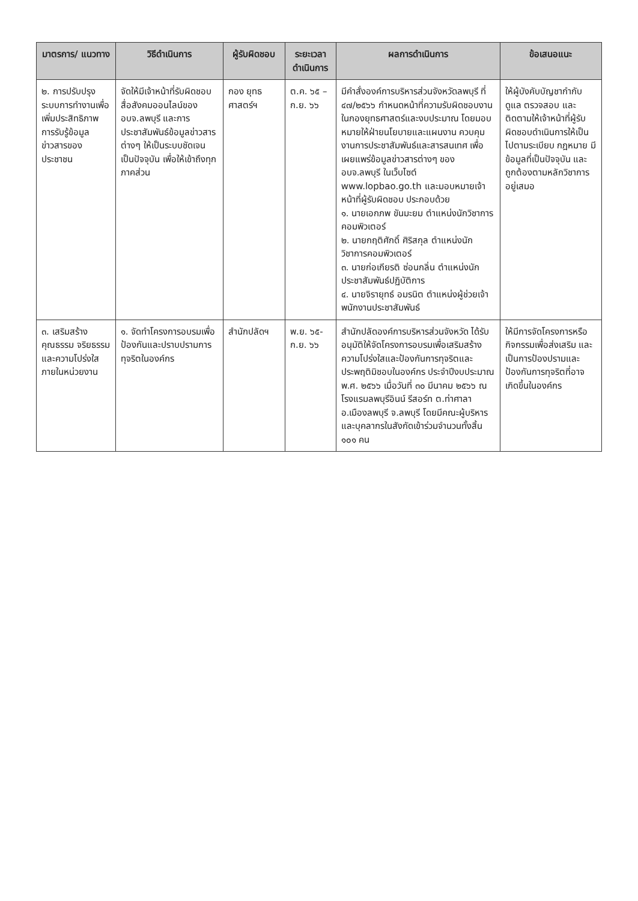| มาตรการ/ แนวทาง | วิธีดำเนินการ | ผู้รับผิดชอบ | ระยะเวลา ดำเนินการ | ผลการดำเนินการ | ข้อเสนอแนะ |
| --- | --- | --- | --- | --- | --- |
| ๒. การปรับปรุงระบบการทำงานเพื่อเพิ่มประสิทธิภาพการรับรู้ข้อมูลข่าวสารของประชาชน | จัดให้มีเจ้าหน้าที่รับผิดชอบสื่อสังคมออนไลน์ของ อบจ.ลพบุรี และการประชาสัมพันธ์ข้อมูลข่าวสารต่างๆ ให้เป็นระบบชัดเจน เป็นปัจจุบัน เพื่อให้เข้าถึงทุกภาคส่วน | กอง ยุทธศาสตร์ฯ | ต.ค. ๖๕ – ก.ย. ๖๖ | มีคำสั่งองค์การบริหารส่วนจังหวัดลพบุรี ที่ ๔๗/๒๕๖๖ กำหนดหน้าที่ความรับผิดชอบงานในกองยุทธศาสตร์และงบประมาณ โดยมอบหมายให้ฝ่ายนโยบายและแผนงาน ควบคุมงานการประชาสัมพันธ์และสารสนเทศ เพื่อเผยแพร่ข้อมูลข่าวสารต่างๆ ของ อบจ.ลพบุรี ในเว็บไซต์ www.lopbao.go.th และมอบหมายเจ้าหน้าที่ผู้รับผิดชอบ ประกอบด้วย ๑. นายเอกภพ ขันมะยม ตำแหน่งนักวิชาการคอมพิวเตอร์ ๒. นายกฤติศักดิ์ ศิริสกุล ตำแหน่งนักวิชาการคอมพิวเตอร์ ๓. นายก่อเกียรติ ซ่อนกลิ่น ตำแหน่งนักประชาสัมพันธ์ปฏิบัติการ ๔. นายจิรายุทธ์ อมรนิต ตำแหน่งผู้ช่วยเจ้าพนักงานประชาสัมพันธ์ | ให้ผู้บังคับบัญชากำกับดูแล ตรวจสอบ และติดตามให้เจ้าหน้าที่ผู้รับผิดชอบดำเนินการให้เป็นไปตามระเบียบ กฎหมาย มีข้อมูลที่เป็นปัจจุบัน และถูกต้องตามหลักวิชาการอยู่เสมอ |
| ๓. เสริมสร้างคุณธรรม จริยธรรม และความโปร่งใสภายในหน่วยงาน | ๑. จัดทำโครงการอบรมเพื่อป้องกันและปราบปรามการทุจริตในองค์กร | สำนักปลัดฯ | พ.ย. ๖๕- ก.ย. ๖๖ | สำนักปลัดองค์การบริหารส่วนจังหวัด ได้รับอนุมัติให้จัดโครงการอบรมเพื่อเสริมสร้างความโปร่งใสและป้องกันการทุจริตและประพฤติมิชอบในองค์กร ประจำปีงบประมาณ พ.ศ. ๒๕๖๖ เมื่อวันที่ ๓๐ มีนาคม ๒๕๖๖ ณ โรงแรมลพบุรีอินน์ รีสอร์ท ต.ท่าศาลา อ.เมืองลพบุรี จ.ลพบุรี โดยมีคณะผู้บริหารและบุคลากรในสังกัดเข้าร่วมจำนวนทั้งสิ้น ๑๐๑ คน | ให้มีการจัดโครงการหรือกิจกรรมเพื่อส่งเสริม และเป็นการป้องปรามและป้องกันการทุจริตที่อาจเกิดขึ้นในองค์กร |